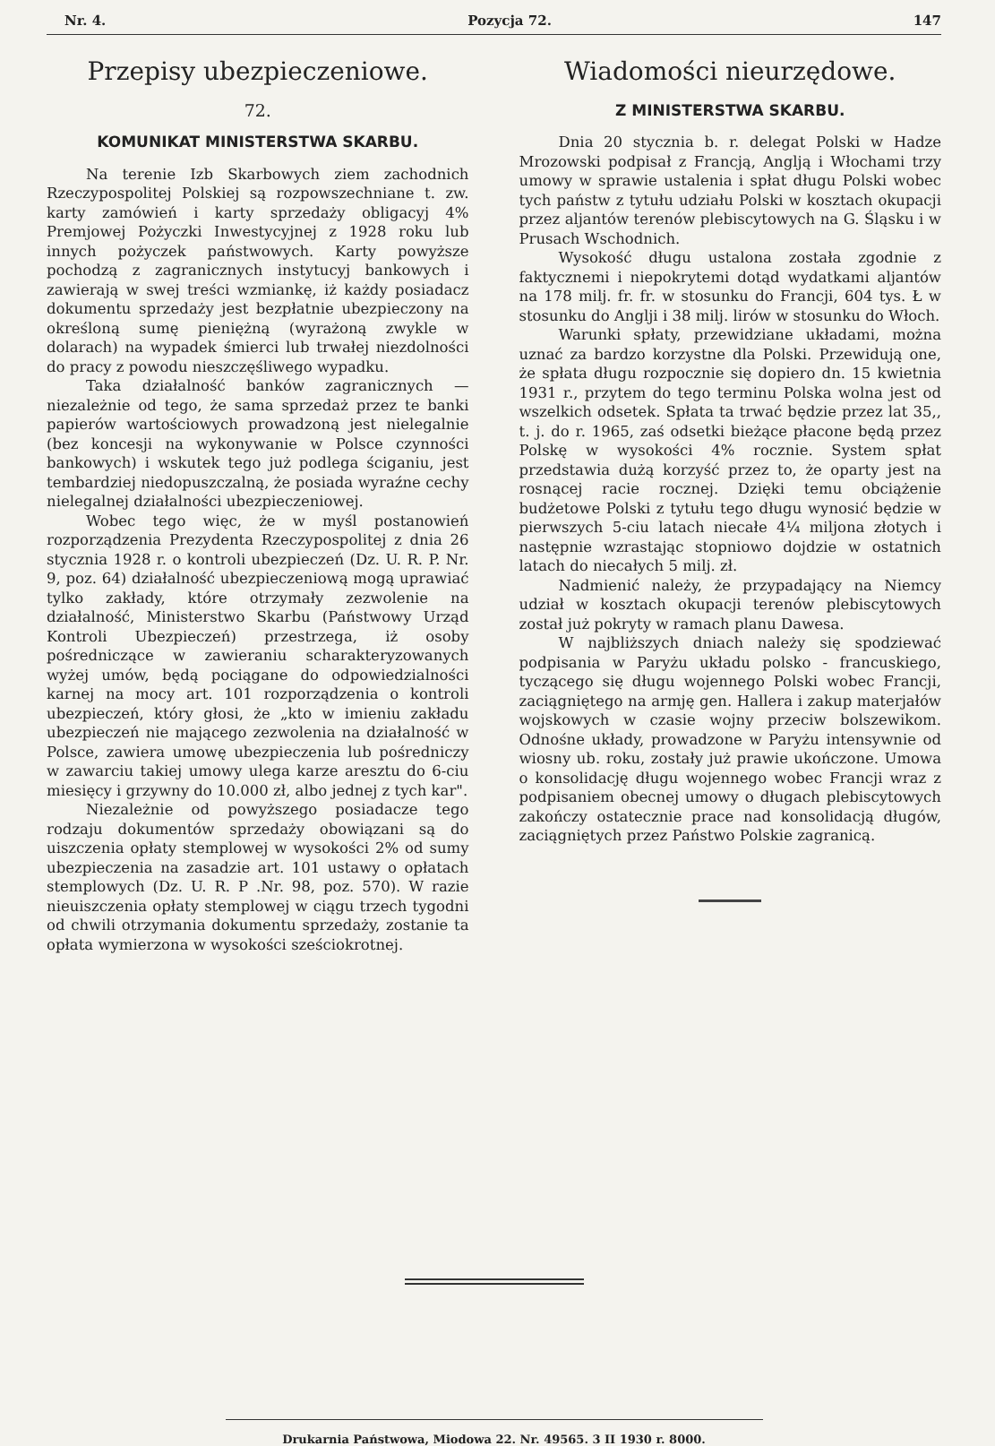Nr. 4. Pozycja 72. 147
Przepisy ubezpieczeniowe.
72.
KOMUNIKAT MINISTERSTWA SKARBU.
Na terenie Izb Skarbowych ziem zachodnich Rzeczypospolitej Polskiej są rozpowszechniane t. zw. karty zamówień i karty sprzedaży obligacyj 4% Premjowej Pożyczki Inwestycyjnej z 1928 roku lub innych pożyczek państwowych. Karty powyższe pochodzą z zagranicznych instytucyj bankowych i zawierają w swej treści wzmiankę, iż każdy posiadacz dokumentu sprzedaży jest bezpłatnie ubezpieczony na określoną sumę pieniężną (wyrażoną zwykle w dolarach) na wypadek śmierci lub trwałej niezdolności do pracy z powodu nieszczęśliwego wypadku.
Taka działalność banków zagranicznych — niezależnie od tego, że sama sprzedaż przez te banki papierów wartościowych prowadzoną jest nielegalnie (bez koncesji na wykonywanie w Polsce czynności bankowych) i wskutek tego już podlega ściganiu, jest tembardziej niedopuszczalną, że posiada wyraźne cechy nielegalnej działalności ubezpieczeniowej.
Wobec tego więc, że w myśl postanowień rozporządzenia Prezydenta Rzeczypospolitej z dnia 26 stycznia 1928 r. o kontroli ubezpieczeń (Dz. U. R. P. Nr. 9, poz. 64) działalność ubezpieczeniową mogą uprawiać tylko zakłady, które otrzymały zezwolenie na działalność, Ministerstwo Skarbu (Państwowy Urząd Kontroli Ubezpieczeń) przestrzega, iż osoby pośredniczące w zawieraniu scharakteryzowanych wyżej umów, będą pociągane do odpowiedzialności karnej na mocy art. 101 rozporządzenia o kontroli ubezpieczeń, który głosi, że „kto w imieniu zakładu ubezpieczeń nie mającego zezwolenia na działalność w Polsce, zawiera umowę ubezpieczenia lub pośredniczy w zawarciu takiej umowy ulega karze aresztu do 6-ciu miesięcy i grzywny do 10.000 zł, albo jednej z tych kar".
Niezależnie od powyższego posiadacze tego rodzaju dokumentów sprzedaży obowiązani są do uiszczenia opłaty stemplowej w wysokości 2% od sumy ubezpieczenia na zasadzie art. 101 ustawy o opłatach stemplowych (Dz. U. R. P .Nr. 98, poz. 570). W razie nieuiszczenia opłaty stemplowej w ciągu trzech tygodni od chwili otrzymania dokumentu sprzedaży, zostanie ta opłata wymierzona w wysokości sześciokrotnej.
Wiadomości nieurzędowe.
Z MINISTERSTWA SKARBU.
Dnia 20 stycznia b. r. delegat Polski w Hadze Mrozowski podpisał z Francją, Anglją i Włochami trzy umowy w sprawie ustalenia i spłat długu Polski wobec tych państw z tytułu udziału Polski w kosztach okupacji przez aljantów terenów plebiscytowych na G. Śląsku i w Prusach Wschodnich.
Wysokość długu ustalona została zgodnie z faktycznemi i niepokrytemi dotąd wydatkami aljantów na 178 milj. fr. fr. w stosunku do Francji, 604 tys. Ł w stosunku do Anglji i 38 milj. lirów w stosunku do Włoch.
Warunki spłaty, przewidziane układami, można uznać za bardzo korzystne dla Polski. Przewidują one, że spłata długu rozpocznie się dopiero dn. 15 kwietnia 1931 r., przytem do tego terminu Polska wolna jest od wszelkich odsetek. Spłata ta trwać będzie przez lat 35,, t. j. do r. 1965, zaś odsetki bieżące płacone będą przez Polskę w wysokości 4% rocznie. System spłat przedstawia dużą korzyść przez to, że oparty jest na rosnącej racie rocznej. Dzięki temu obciążenie budżetowe Polski z tytułu tego długu wynosić będzie w pierwszych 5-ciu latach niecałe 4¼ miljona złotych i następnie wzrastając stopniowo dojdzie w ostatnich latach do niecałych 5 milj. zł.
Nadmienić należy, że przypadający na Niemcy udział w kosztach okupacji terenów plebiscytowych został już pokryty w ramach planu Dawesa.
W najbliższych dniach należy się spodziewać podpisania w Paryżu układu polsko - francuskiego, tyczącego się długu wojennego Polski wobec Francji, zaciągniętego na armję gen. Hallera i zakup materjałów wojskowych w czasie wojny przeciw bolszewikom. Odnośne układy, prowadzone w Paryżu intensywnie od wiosny ub. roku, zostały już prawie ukończone. Umowa o konsolidację długu wojennego wobec Francji wraz z podpisaniem obecnej umowy o długach plebiscytowych zakończy ostatecznie prace nad konsolidacją długów, zaciągniętych przez Państwo Polskie zagranicą.
Drukarnia Państwowa, Miodowa 22. Nr. 49565. 3 II 1930 r. 8000.